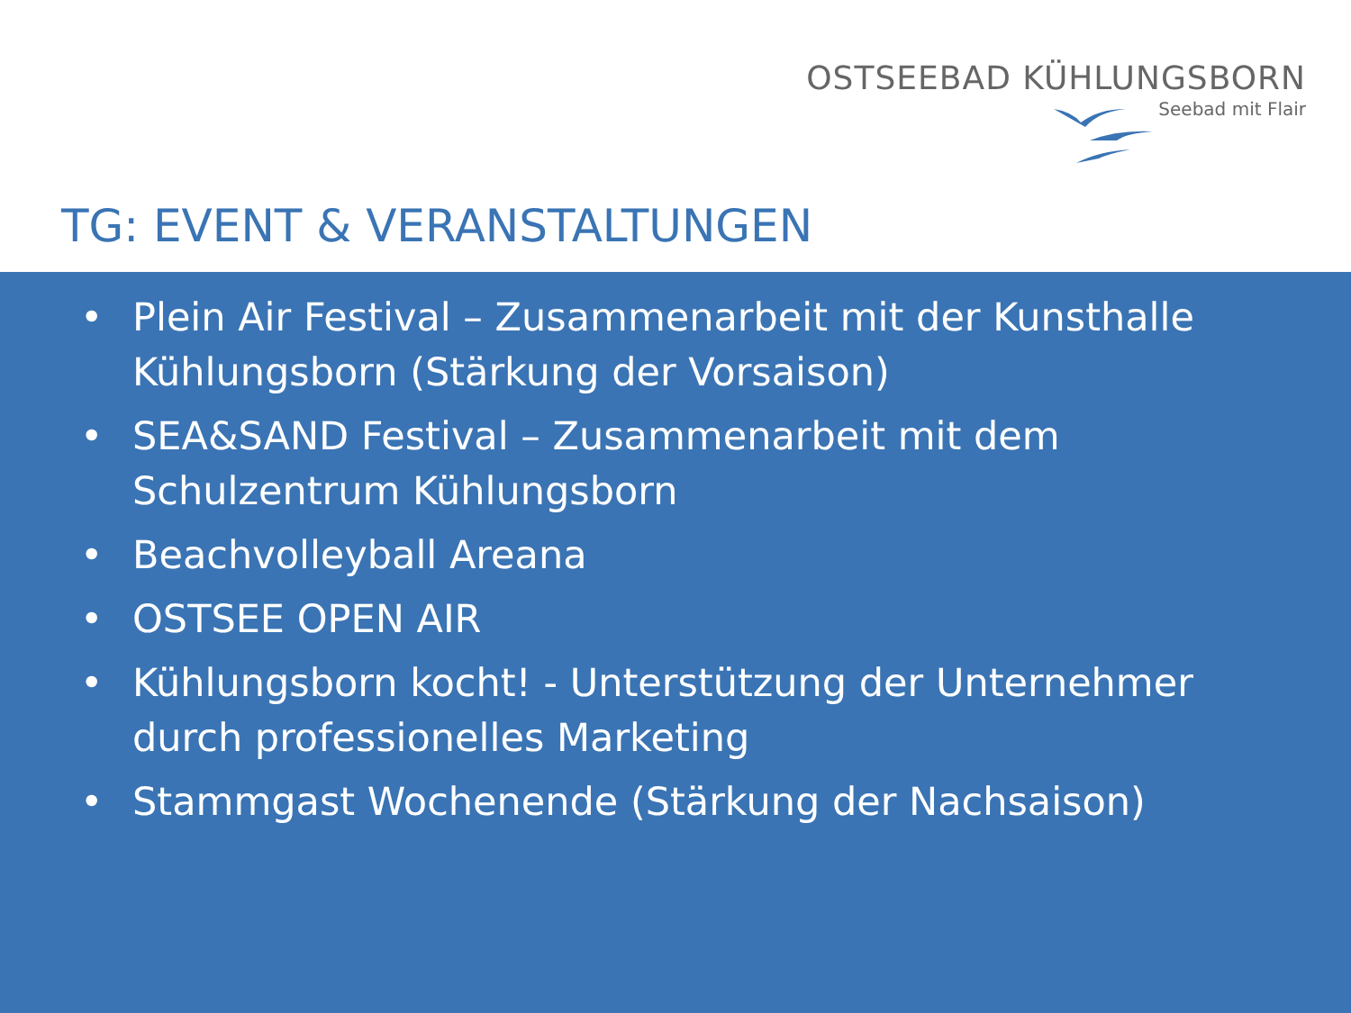OSTSEEBAD KÜHLUNGSBORN
Seebad mit Flair
TG: EVENT & VERANSTALTUNGEN
• Plein Air Festival – Zusammenarbeit mit der Kunsthalle Kühlungsborn (Stärkung der Vorsaison)
• SEA&SAND Festival – Zusammenarbeit mit dem Schulzentrum Kühlungsborn
• Beachvolleyball Areana
• OSTSEE OPEN AIR
• Kühlungsborn kocht! - Unterstützung der Unternehmer durch professionelles Marketing
• Stammgast Wochenende (Stärkung der Nachsaison)